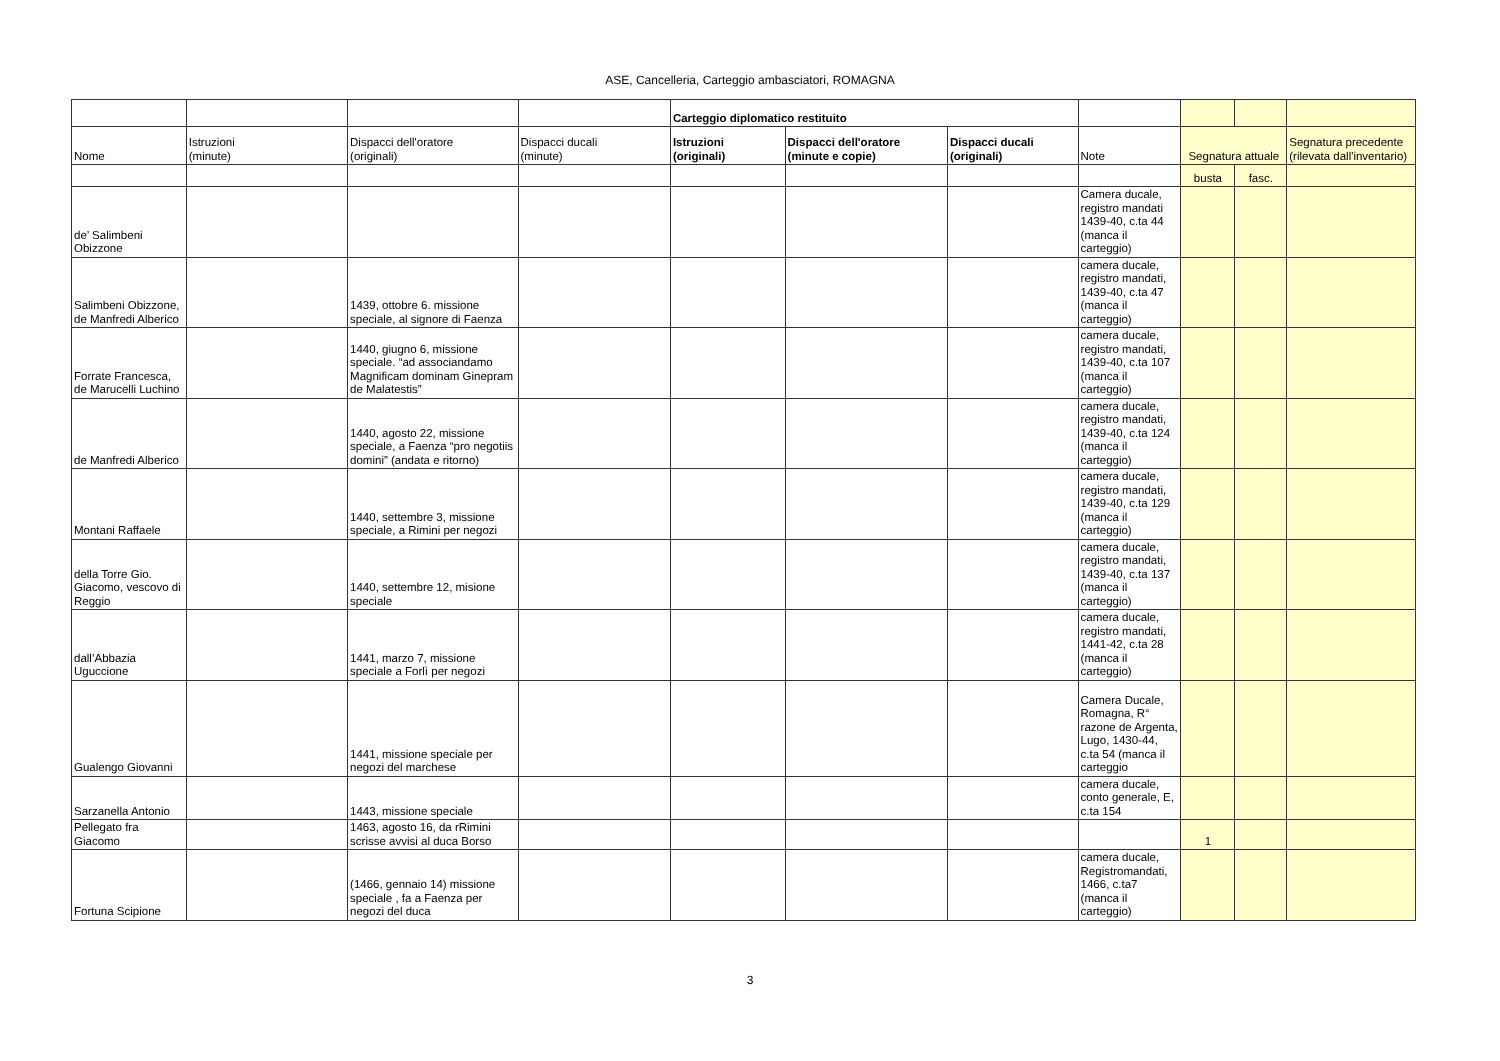ASE, Cancelleria, Carteggio ambasciatori, ROMAGNA
| | | | | Carteggio diplomatico restituito | | | | | | |
| Nome | Istruzioni (minute) | Dispacci dell'oratore (originali) | Dispacci ducali (minute) | Istruzioni (originali) | Dispacci dell'oratore (minute e copie) | Dispacci ducali (originali) | Note | Segnatura attuale | | Segnatura precedente (rilevata dall'inventario) |
| | | | | | | | | busta | fasc. | |
| de’ Salimbeni Obizzone | | | | | | | Camera ducale, registro mandati 1439-40, c.ta 44 (manca il carteggio) | | | |
| Salimbeni Obizzone, de Manfredi Alberico | | 1439, ottobre 6. missione speciale, al signore di Faenza | | | | | camera ducale, registro mandati, 1439-40, c.ta 47 (manca il carteggio) | | | |
| Forrate Francesca, de Marucelli Luchino | | 1440, giugno 6, missione speciale. “ad associandamo Magnificam dominam Ginepram de Malatestis” | | | | | camera ducale, registro mandati, 1439-40, c.ta 107 (manca il carteggio) | | | |
| de Manfredi Alberico | | 1440, agosto 22, missione speciale, a Faenza “pro negotiis domini” (andata e ritorno) | | | | | camera ducale, registro mandati, 1439-40, c.ta 124 (manca il carteggio) | | | |
| Montani Raffaele | | 1440, settembre 3, missione speciale, a Rimini per negozi | | | | | camera ducale, registro mandati, 1439-40, c.ta 129 (manca il carteggio) | | | |
| della Torre Gio. Giacomo, vescovo di Reggio | | 1440, settembre 12, misione speciale | | | | | camera ducale, registro mandati, 1439-40, c.ta 137 (manca il carteggio) | | | |
| dall’Abbazia Uguccione | | 1441, marzo 7, missione speciale a Forlì per negozi | | | | | camera ducale, registro mandati, 1441-42, c.ta 28 (manca il carteggio) | | | |
| Gualengo Giovanni | | 1441, missione speciale per negozi del marchese | | | | | Camera Ducale, Romagna, R° razone de Argenta, Lugo, 1430-44, c.ta 54 (manca il carteggio | | | |
| Sarzanella Antonio | | 1443, missione speciale | | | | | camera ducale, conto generale, E, c.ta 154 | | | |
| Pellegato fra Giacomo | | 1463, agosto 16, da rRimini scrisse avvisi al duca Borso | | | | | | 1 | | |
| Fortuna Scipione | | (1466, gennaio 14) missione speciale , fa a Faenza per negozi del duca | | | | | camera ducale, Registromandati, 1466, c.ta7 (manca il carteggio) | | | |
3